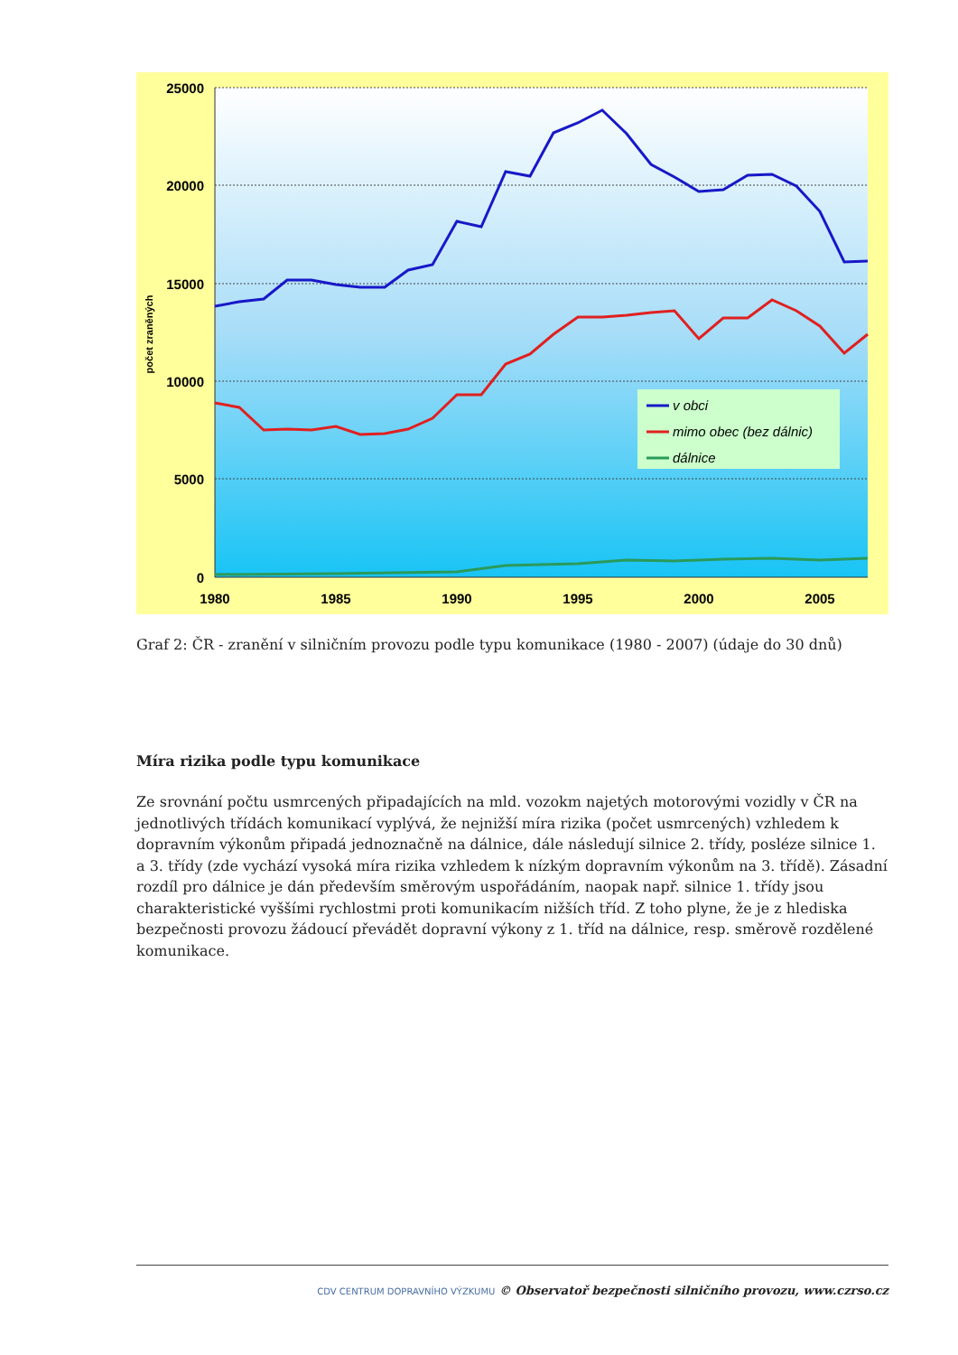25000
20000
15000
10000
5000
0
1980
1985
1990
1995
2000
2005
počet zraněných
v obci
mimo obec (bez dálnic)
dálnice
Graf 2: ČR - zranění v silničním provozu podle typu komunikace (1980 - 2007) (údaje do 30 dnů)
Míra rizika podle typu komunikace
Ze srovnání počtu usmrcených připadajících na mld. vozokm najetých motorovými vozidly v ČR na jednotlivých třídách komunikací vyplývá, že nejnižší míra rizika (počet usmrcených) vzhledem k dopravním výkonům připadá jednoznačně na dálnice, dále následují silnice 2. třídy, posléze silnice 1. a 3. třídy (zde vychází vysoká míra rizika vzhledem k nízkým dopravním výkonům na 3. třídě). Zásadní rozdíl pro dálnice je dán především směrovým uspořádáním, naopak např. silnice 1. třídy jsou charakteristické vyššími rychlostmi proti komunikacím nižších tříd. Z toho plyne, že je z hlediska bezpečnosti provozu žádoucí převádět dopravní výkony z 1. tříd na dálnice, resp. směrově rozdělené komunikace.
CDV CENTRUM DOPRAVNÍHO VÝZKUMU © Observatoř bezpečnosti silničního provozu, www.czrso.cz